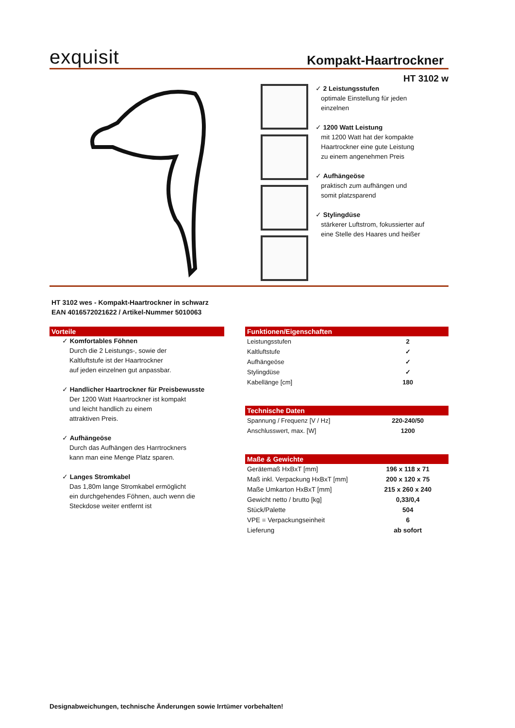exquisit Kompakt-Haartrockner
HT 3102 w
✓ 2 Leistungsstufen
optimale Einstellung für jeden
einzelnen
✓ 1200 Watt Leistung
mit 1200 Watt hat der kompakte
Haartrockner eine gute Leistung
zu einem angenehmen Preis
✓ Aufhängeöse
praktisch zum aufhängen und
somit platzsparend
✓ Stylingdüse
stärkerer Luftstrom, fokussierter auf
eine Stelle des Haares und heißer
HT 3102 wes - Kompakt-Haartrockner in schwarz
EAN 4016572021622 / Artikel-Nummer 5010063
Vorteile
✓ Komfortables Föhnen
Durch die 2 Leistungs-, sowie der
Kaltluftstufe ist der Haartrockner
auf jeden einzelnen gut anpassbar.
✓ Handlicher Haartrockner für Preisbewusste
Der 1200 Watt Haartrockner ist kompakt
und leicht handlich zu einem
attraktiven Preis.
✓ Aufhängeöse
Durch das Aufhängen des Harrtrockners
kann man eine Menge Platz sparen.
✓ Langes Stromkabel
Das 1,80m lange Stromkabel ermöglicht
ein durchgehendes Föhnen, auch wenn die
Steckdose weiter entfernt ist
Funktionen/Eigenschaften
| Leistungsstufen | 2 |
| Kaltluftstufe | ✓ |
| Aufhängeöse | ✓ |
| Stylingdüse | ✓ |
| Kabellänge [cm] | 180 |
Technische Daten
| Spannung / Frequenz [V / Hz] | 220-240/50 |
| Anschlusswert, max. [W] | 1200 |
Maße & Gewichte
| Gerätemaß HxBxT [mm] | 196 x 118 x 71 |
| Maß inkl. Verpackung HxBxT [mm] | 200 x 120 x 75 |
| Maße Umkarton HxBxT [mm] | 215 x 260 x 240 |
| Gewicht netto / brutto [kg] | 0,33/0,4 |
| Stück/Palette | 504 |
| VPE = Verpackungseinheit | 6 |
| Lieferung | ab sofort |
Designabweichungen, technische Änderungen sowie Irrtümer vorbehalten!